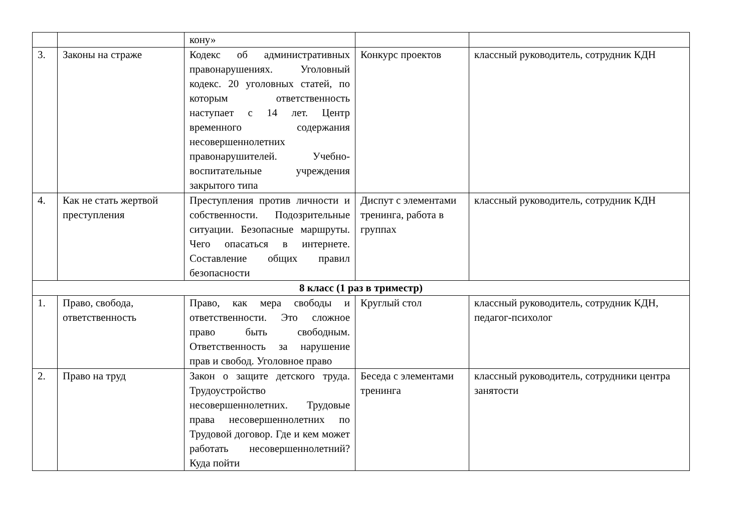| | | кону» | | |
| 3. | Законы на страже | Кодекс об административных правонарушениях. Уголовный кодекс. 20 уголовных статей, по которым ответственность наступает с 14 лет. Центр временного содержания несовершеннолетних правонарушителей. Учебно-воспитательные учреждения закрытого типа | Конкурс проектов | классный руководитель, сотрудник КДН |
| 4. | Как не стать жертвой преступления | Преступления против личности и собственности. Подозрительные ситуации. Безопасные маршруты. Чего опасаться в интернете. Составление общих правил безопасности | Диспут с элементами тренинга, работа в группах | классный руководитель, сотрудник КДН |
| 8 класс (1 раз в триместр) | | | | |
| 1. | Право, свобода, ответственность | Право, как мера свободы и ответственности. Это сложное право быть свободным. Ответственность за нарушение прав и свобод. Уголовное право | Круглый стол | классный руководитель, сотрудник КДН, педагог-психолог |
| 2. | Право на труд | Закон о защите детского труда. Трудоустройство несовершеннолетних. Трудовые права несовершеннолетних по Трудовой договор. Где и кем может работать несовершеннолетний? Куда пойти | Беседа с элементами тренинга | классный руководитель, сотрудники центра занятости |